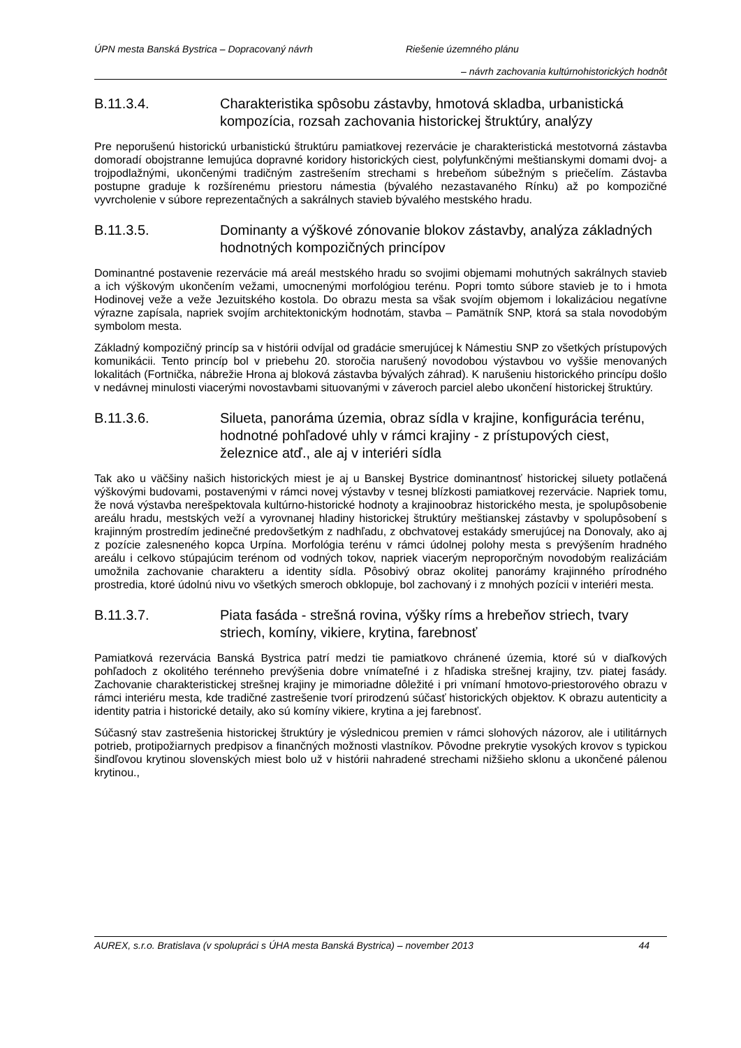ÚPN mesta Banská Bystrica – Dopracovaný návrh Riešenie územného plánu
– návrh zachovania kultúrnohistorických hodnôt
B.11.3.4. Charakteristika spôsobu zástavby, hmotová skladba, urbanistická kompozícia, rozsah zachovania historickej štruktúry, analýzy
Pre neporušenú historickú urbanistickú štruktúru pamiatkovej rezervácie je charakteristická mestotvorná zástavba domoradí obojstranne lemujúca dopravné koridory historických ciest, polyfunkčnými meštianskymi domami dvoj- a trojpodlažnými, ukončenými tradičným zastrešením strechami s hrebeňom súbežným s priečelím. Zástavba postupne graduje k rozšírenému priestoru námestia (bývalého nezastavaného Rínku) až po kompozičné vyvrcholenie v súbore reprezentačných a sakrálnych stavieb bývalého mestského hradu.
B.11.3.5. Dominanty a výškové zónovanie blokov zástavby, analýza základných hodnotných kompozičných princípov
Dominantné postavenie rezervácie má areál mestského hradu so svojimi objemami mohutných sakrálnych stavieb a ich výškovým ukončením vežami, umocnenými morfológiou terénu. Popri tomto súbore stavieb je to i hmota Hodinovej veže a veže Jezuitského kostola. Do obrazu mesta sa však svojím objemom i lokalizáciou negatívne výrazne zapísala, napriek svojím architektonickým hodnotám, stavba – Pamätník SNP, ktorá sa stala novodobým symbolom mesta.
Základný kompozičný princíp sa v histórii odvíjal od gradácie smerujúcej k Námestiu SNP zo všetkých prístupových komunikácii. Tento princíp bol v priebehu 20. storočia narušený novodobou výstavbou vo vyššie menovaných lokalitách (Fortnička, nábrežie Hrona aj bloková zástavba bývalých záhrad). K narušeniu historického princípu došlo v nedávnej minulosti viacerými novostavbami situovanými v záveroch parciel alebo ukončení historickej štruktúry.
B.11.3.6. Silueta, panoráma územia, obraz sídla v krajine, konfigurácia terénu, hodnotné pohľadové uhly v rámci krajiny - z prístupových ciest, železnice atď., ale aj v interiéri sídla
Tak ako u väčšiny našich historických miest je aj u Banskej Bystrice dominantnosť historickej siluety potlačená výškovými budovami, postavenými v rámci novej výstavby v tesnej blízkosti pamiatkovej rezervácie. Napriek tomu, že nová výstavba nerešpektovala kultúrno-historické hodnoty a krajinoobraz historického mesta, je spolupôsobenie areálu hradu, mestských veží a vyrovnanej hladiny historickej štruktúry meštianskej zástavby v spolupôsobení s krajinným prostredím jedinečné predovšetkým z nadhľadu, z obchvatovej estakády smerujúcej na Donovaly, ako aj z pozície zalesneného kopca Urpína. Morfológia terénu v rámci údolnej polohy mesta s prevýšením hradného areálu i celkovo stúpajúcim terénom od vodných tokov, napriek viacerým neproporčným novodobým realizáciám umožnila zachovanie charakteru a identity sídla. Pôsobivý obraz okolitej panorámy krajinného prírodného prostredia, ktoré údolnú nivu vo všetkých smeroch obklopuje, bol zachovaný i z mnohých pozícii v interiéri mesta.
B.11.3.7. Piata fasáda - strešná rovina, výšky ríms a hrebeňov striech, tvary striech, komíny, vikiere, krytina, farebnosť
Pamiatková rezervácia Banská Bystrica patrí medzi tie pamiatkovo chránené územia, ktoré sú v diaľkových pohľadoch z okolitého terénneho prevýšenia dobre vnímateľné i z hľadiska strešnej krajiny, tzv. piatej fasády. Zachovanie charakteristickej strešnej krajiny je mimoriadne dôležité i pri vnímaní hmotovo-priestorového obrazu v rámci interiéru mesta, kde tradičné zastrešenie tvorí prirodzenú súčasť historických objektov. K obrazu autenticity a identity patria i historické detaily, ako sú komíny vikiere, krytina a jej farebnosť.
Súčasný stav zastrešenia historickej štruktúry je výslednicou premien v rámci slohových názorov, ale i utilitárnych potrieb, protipožiarnych predpisov a finančných možnosti vlastníkov. Pôvodne prekrytie vysokých krovov s typickou šindľovou krytinou slovenských miest bolo už v histórii nahradené strechami nižšieho sklonu a ukončené pálenou krytinou.,
AUREX, s.r.o. Bratislava (v spolupráci s ÚHA mesta Banská Bystrica) – november 2013 44